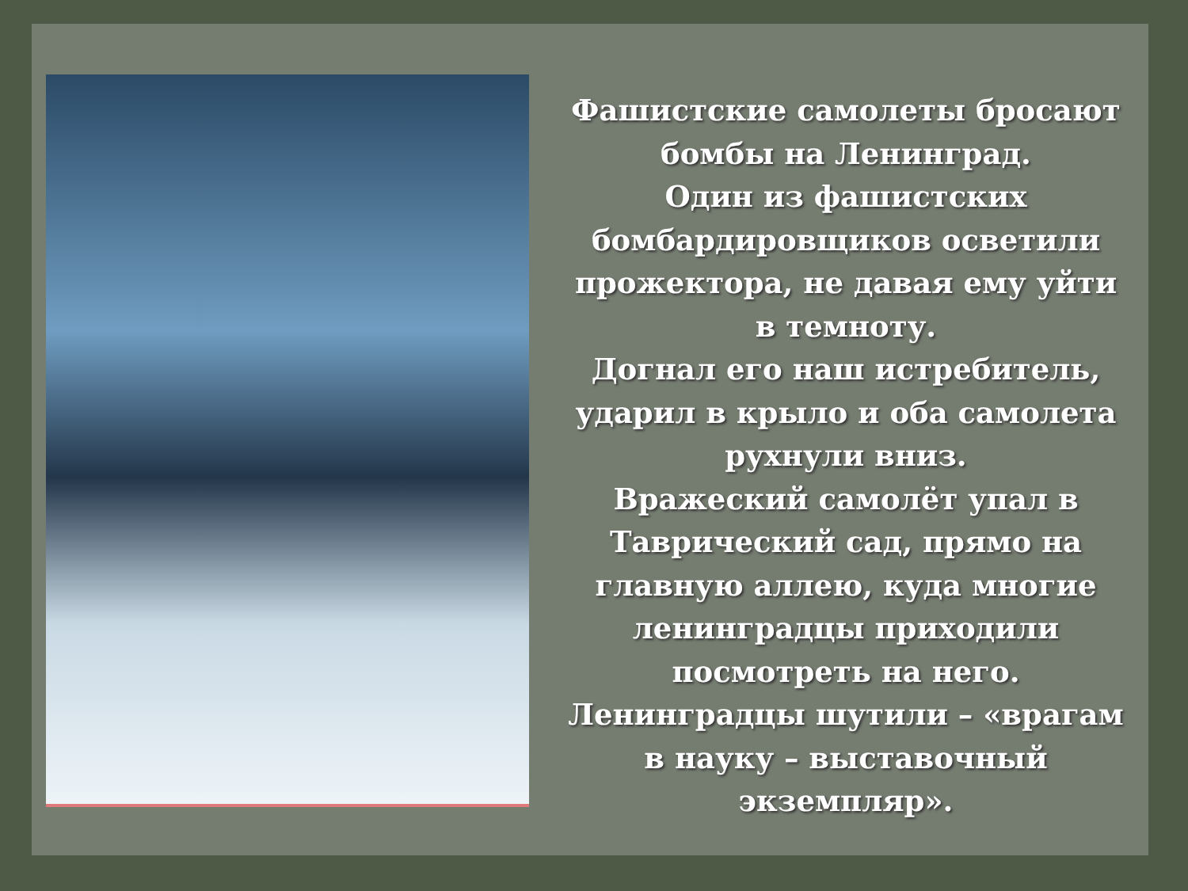Фашистские самолеты бросают бомбы на Ленинград.
Один из фашистских бомбардировщиков осветили прожектора, не давая ему уйти в темноту.
Догнал его наш истребитель, ударил в крыло и оба самолета рухнули вниз.
Вражеский самолёт упал в Таврический сад, прямо на главную аллею, куда многие ленинградцы приходили посмотреть на него.
Ленинградцы шутили – «врагам в науку – выставочный экземпляр».